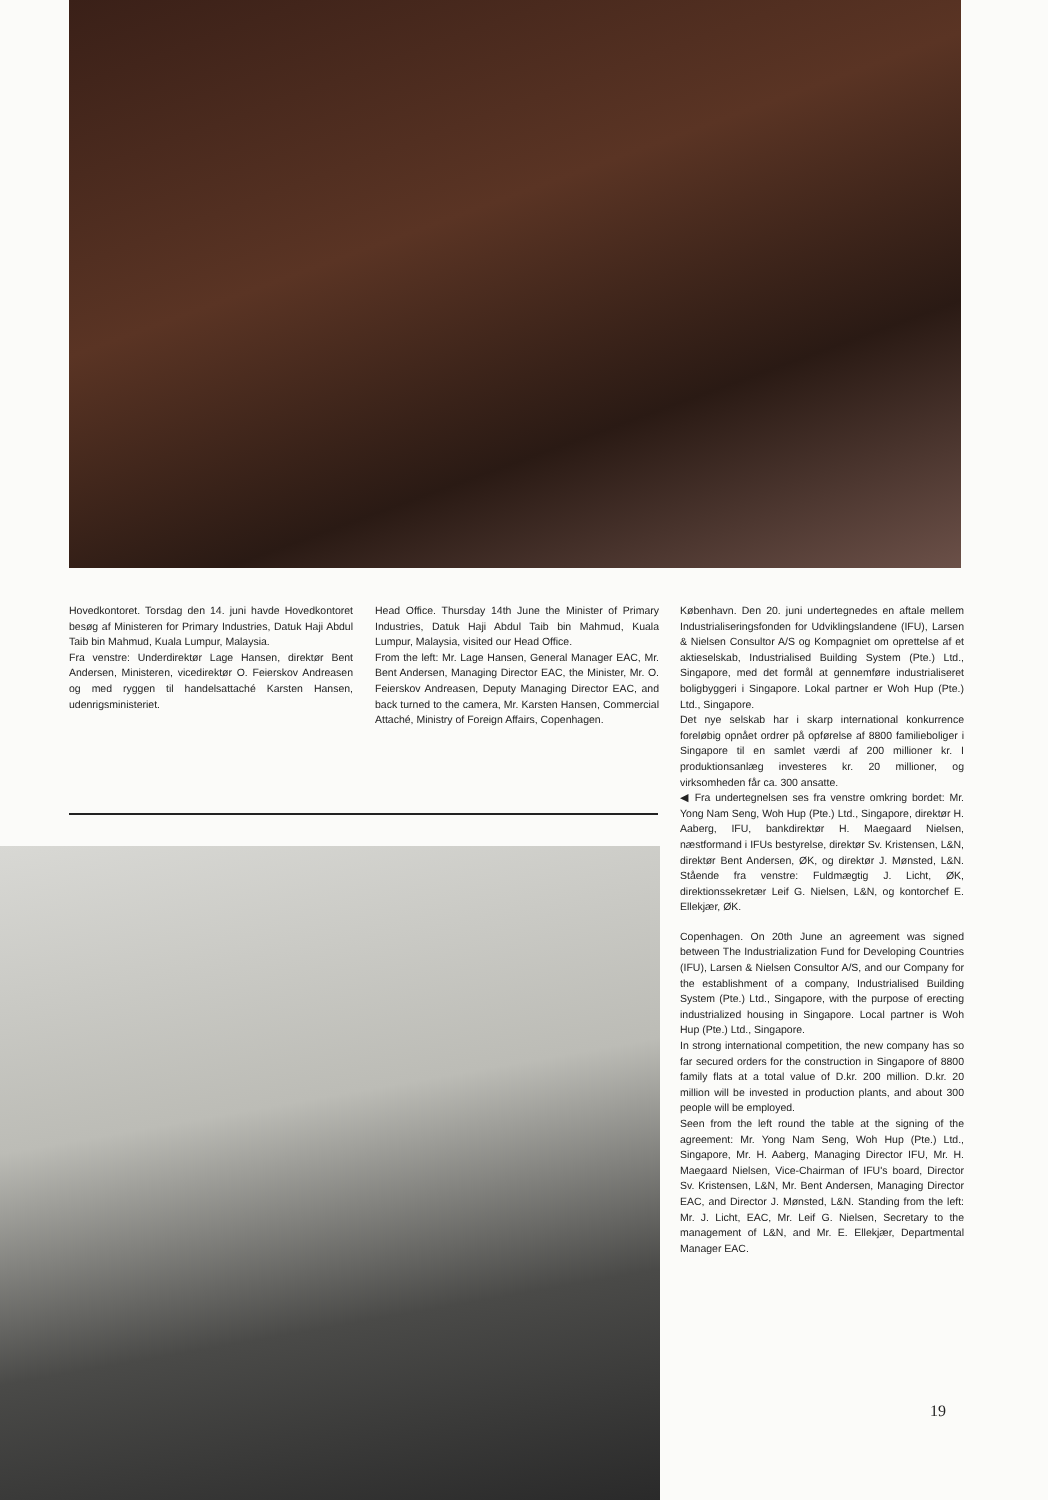Hovedkontoret. Torsdag den 14. juni havde Hovedkontoret besøg af Ministeren for Primary Industries, Datuk Haji Abdul Taib bin Mahmud, Kuala Lumpur, Malaysia.
Fra venstre: Underdirektør Lage Hansen, direktør Bent Andersen, Ministeren, vicedirektør O. Feierskov Andreasen og med ryggen til handelsattaché Karsten Hansen, udenrigsministeriet.
Head Office. Thursday 14th June the Minister of Primary Industries, Datuk Haji Abdul Taib bin Mahmud, Kuala Lumpur, Malaysia, visited our Head Office.
From the left: Mr. Lage Hansen, General Manager EAC, Mr. Bent Andersen, Managing Director EAC, the Minister, Mr. O. Feierskov Andreasen, Deputy Managing Director EAC, and back turned to the camera, Mr. Karsten Hansen, Commercial Attaché, Ministry of Foreign Affairs, Copenhagen.
København. Den 20. juni undertegnedes en aftale mellem Industrialiseringsfonden for Udviklingslandene (IFU), Larsen & Nielsen Consultor A/S og Kompagniet om oprettelse af et aktieselskab, Industrialised Building System (Pte.) Ltd., Singapore, med det formål at gennemføre industrialiseret boligbyggeri i Singapore. Lokal partner er Woh Hup (Pte.) Ltd., Singapore.
Det nye selskab har i skarp international konkurrence foreløbig opnået ordrer på opførelse af 8800 familieboliger i Singapore til en samlet værdi af 200 millioner kr. I produktionsanlæg investeres kr. 20 millioner, og virksomheden får ca. 300 ansatte.
◀ Fra undertegnelsen ses fra venstre omkring bordet: Mr. Yong Nam Seng, Woh Hup (Pte.) Ltd., Singapore, direktør H. Aaberg, IFU, bankdirektør H. Maegaard Nielsen, næstformand i IFUs bestyrelse, direktør Sv. Kristensen, L&N, direktør Bent Andersen, ØK, og direktør J. Mønsted, L&N. Stående fra venstre: Fuldmægtig J. Licht, ØK, direktionssekretær Leif G. Nielsen, L&N, og kontorchef E. Ellekjær, ØK.
Copenhagen. On 20th June an agreement was signed between The Industrialization Fund for Developing Countries (IFU), Larsen & Nielsen Consultor A/S, and our Company for the establishment of a company, Industrialised Building System (Pte.) Ltd., Singapore, with the purpose of erecting industrialized housing in Singapore. Local partner is Woh Hup (Pte.) Ltd., Singapore.
In strong international competition, the new company has so far secured orders for the construction in Singapore of 8800 family flats at a total value of D.kr. 200 million. D.kr. 20 million will be invested in production plants, and about 300 people will be employed.
Seen from the left round the table at the signing of the agreement: Mr. Yong Nam Seng, Woh Hup (Pte.) Ltd., Singapore, Mr. H. Aaberg, Managing Director IFU, Mr. H. Maegaard Nielsen, Vice-Chairman of IFU's board, Director Sv. Kristensen, L&N, Mr. Bent Andersen, Managing Director EAC, and Director J. Mønsted, L&N. Standing from the left: Mr. J. Licht, EAC, Mr. Leif G. Nielsen, Secretary to the management of L&N, and Mr. E. Ellekjær, Departmental Manager EAC.
19